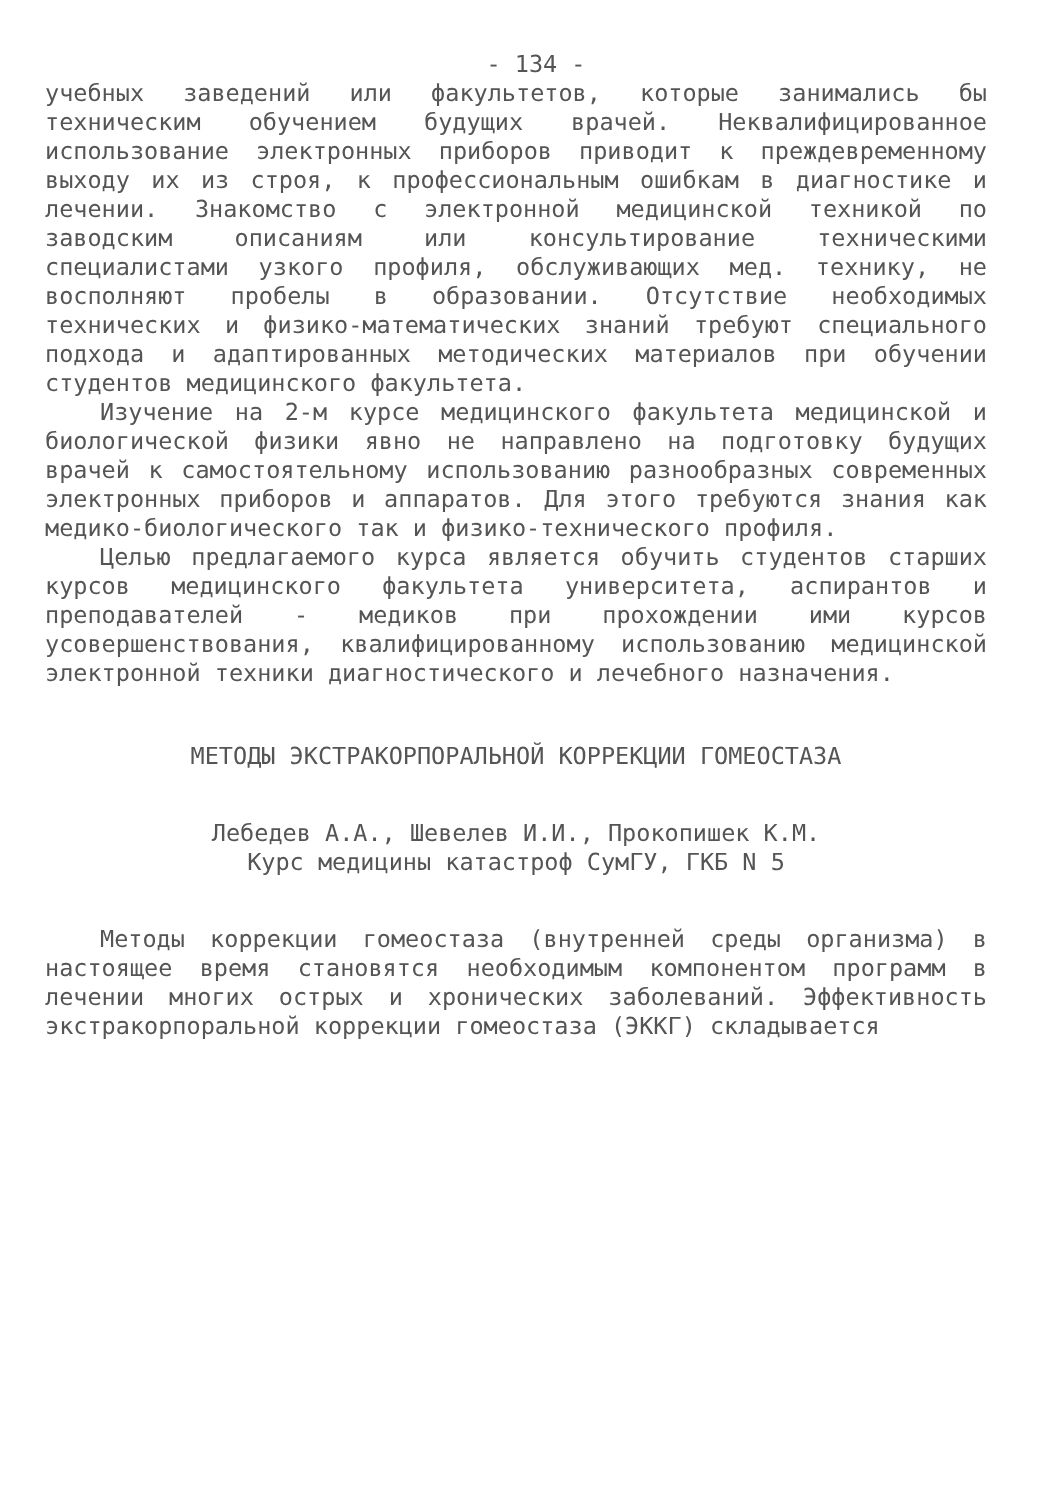- 134 -
учебных заведений или факультетов, которые занимались бы техническим обучением будущих врачей. Неквалифицированное использование электронных приборов приводит к преждевременному выходу их из строя, к профессиональным ошибкам в диагностике и лечении. Знакомство с электронной медицинской техникой по заводским описаниям или консультирование техническими специалистами узкого профиля, обслуживающих мед. технику, не восполняют пробелы в образовании. Отсутствие необходимых технических и физико-математических знаний требуют специального подхода и адаптированных методических материалов при обучении студентов медицинского факультета.
Изучение на 2-м курсе медицинского факультета медицинской и биологической физики явно не направлено на подготовку будущих врачей к самостоятельному использованию разнообразных современных электронных приборов и аппаратов. Для этого требуются знания как медико-биологического так и физико-технического профиля.
Целью предлагаемого курса является обучить студентов старших курсов медицинского факультета университета, аспирантов и преподавателей - медиков при прохождении ими курсов усовершенствования, квалифицированному использованию медицинской электронной техники диагностического и лечебного назначения.
МЕТОДЫ ЭКСТРАКОРПОРАЛЬНОЙ КОРРЕКЦИИ ГОМЕОСТАЗА
Лебедев А.А., Шевелев И.И., Прокопишек К.М.
Курс медицины катастроф СумГУ, ГКБ N 5
Методы коррекции гомеостаза (внутренней среды организма) в настоящее время становятся необходимым компонентом программ в лечении многих острых и хронических заболеваний. Эффективность экстракорпоральной коррекции гомеостаза (ЭККГ) складывается